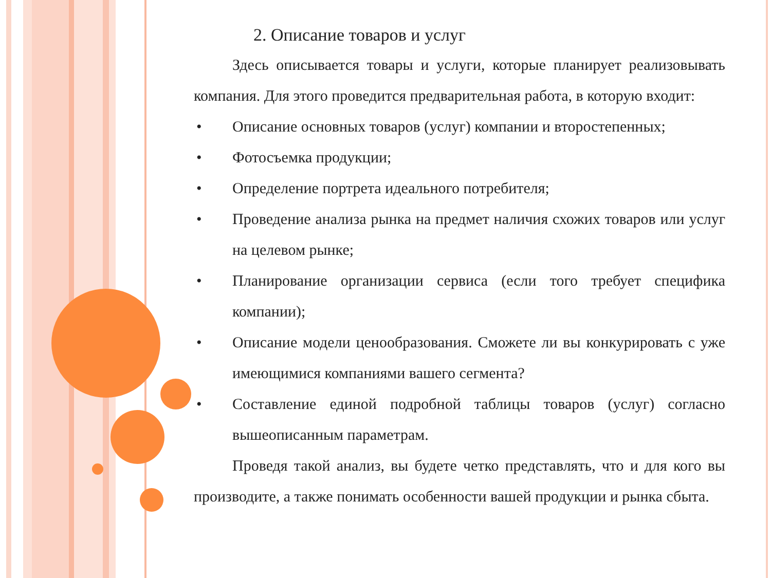2. Описание товаров и услуг
Здесь описывается товары и услуги, которые планирует реализовывать компания. Для этого проведится предварительная работа, в которую входит:
• Описание основных товаров (услуг) компании и второстепенных;
• Фотосъемка продукции;
• Определение портрета идеального потребителя;
• Проведение анализа рынка на предмет наличия схожих товаров или услуг на целевом рынке;
• Планирование организации сервиса (если того требует специфика компании);
• Описание модели ценообразования. Сможете ли вы конкурировать с уже имеющимися компаниями вашего сегмента?
• Составление единой подробной таблицы товаров (услуг) согласно вышеописанным параметрам.
Проведя такой анализ, вы будете четко представлять, что и для кого вы производите, а также понимать особенности вашей продукции и рынка сбыта.